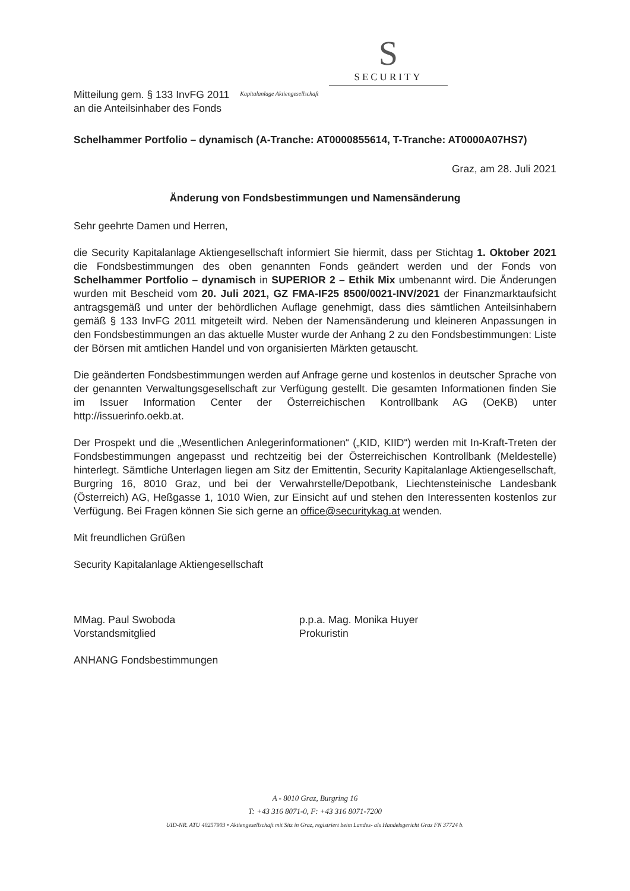S
SECURITY
Mitteilung gem. § 133 InvFG 2011
an die Anteilsinhaber des Fonds
Kapitalanlage Aktiengesellschaft
Schelhammer Portfolio – dynamisch (A-Tranche: AT0000855614, T-Tranche: AT0000A07HS7)
Graz, am 28. Juli 2021
Änderung von Fondsbestimmungen und Namensänderung
Sehr geehrte Damen und Herren,
die Security Kapitalanlage Aktiengesellschaft informiert Sie hiermit, dass per Stichtag 1. Oktober 2021 die Fondsbestimmungen des oben genannten Fonds geändert werden und der Fonds von Schelhammer Portfolio – dynamisch in SUPERIOR 2 – Ethik Mix umbenannt wird. Die Änderungen wurden mit Bescheid vom 20. Juli 2021, GZ FMA-IF25 8500/0021-INV/2021 der Finanzmarktaufsicht antragsgemäß und unter der behördlichen Auflage genehmigt, dass dies sämtlichen Anteilsinhabern gemäß § 133 InvFG 2011 mitgeteilt wird. Neben der Namensänderung und kleineren Anpassungen in den Fondsbestimmungen an das aktuelle Muster wurde der Anhang 2 zu den Fondsbestimmungen: Liste der Börsen mit amtlichen Handel und von organisierten Märkten getauscht.
Die geänderten Fondsbestimmungen werden auf Anfrage gerne und kostenlos in deutscher Sprache von der genannten Verwaltungsgesellschaft zur Verfügung gestellt. Die gesamten Informationen finden Sie im Issuer Information Center der Österreichischen Kontrollbank AG (OeKB) unter http://issuerinfo.oekb.at.
Der Prospekt und die „Wesentlichen Anlegerinformationen“ („KID, KIID“) werden mit In-Kraft-Treten der Fondsbestimmungen angepasst und rechtzeitig bei der Österreichischen Kontrollbank (Meldestelle) hinterlegt. Sämtliche Unterlagen liegen am Sitz der Emittentin, Security Kapitalanlage Aktiengesellschaft, Burgring 16, 8010 Graz, und bei der Verwahrstelle/Depotbank, Liechtensteinische Landesbank (Österreich) AG, Heßgasse 1, 1010 Wien, zur Einsicht auf und stehen den Interessenten kostenlos zur Verfügung. Bei Fragen können Sie sich gerne an office@securitykag.at wenden.
Mit freundlichen Grüßen
Security Kapitalanlage Aktiengesellschaft
MMag. Paul Swoboda
Vorstandsmitglied
p.p.a. Mag. Monika Huyer
Prokuristin
ANHANG Fondsbestimmungen
A - 8010 Graz, Burgring 16
T: +43 316 8071-0, F: +43 316 8071-7200
UID-NR. ATU 40257903 • Aktiengesellschaft mit Sitz in Graz, registriert beim Landes- als Handelsgericht Graz FN 37724 b.